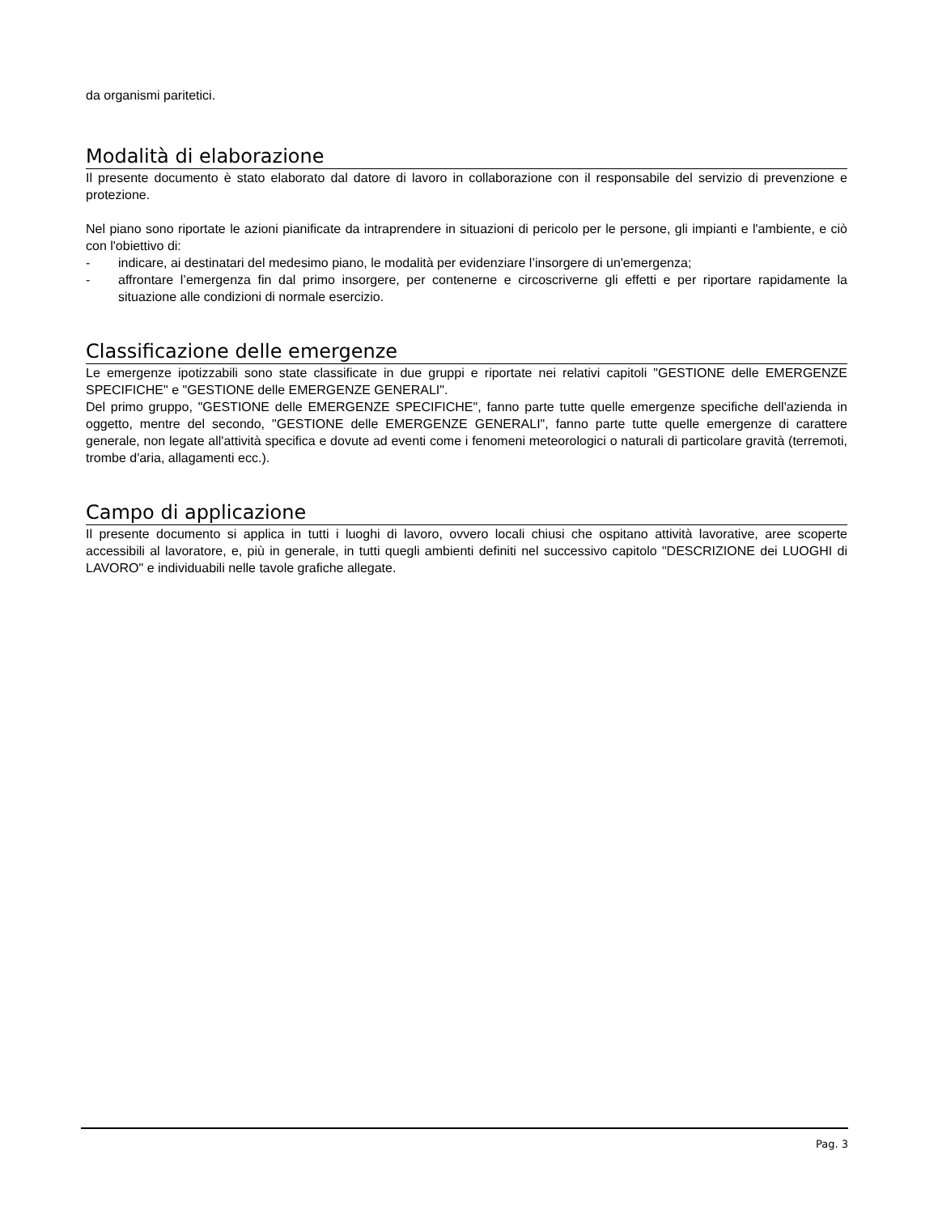da organismi paritetici.
Modalità di elaborazione
Il presente documento è stato elaborato dal datore di lavoro in collaborazione con il responsabile del servizio di prevenzione e protezione.
Nel piano sono riportate le azioni pianificate da intraprendere in situazioni di pericolo per le persone, gli impianti e l'ambiente, e ciò con l'obiettivo di:
- indicare, ai destinatari del medesimo piano, le modalità per evidenziare l’insorgere di un'emergenza;
- affrontare l’emergenza fin dal primo insorgere, per contenerne e circoscriverne gli effetti e per riportare rapidamente la situazione alle condizioni di normale esercizio.
Classificazione delle emergenze
Le emergenze ipotizzabili sono state classificate in due gruppi e riportate nei relativi capitoli "GESTIONE delle EMERGENZE SPECIFICHE" e "GESTIONE delle EMERGENZE GENERALI".
Del primo gruppo, "GESTIONE delle EMERGENZE SPECIFICHE", fanno parte tutte quelle emergenze specifiche dell'azienda in oggetto, mentre del secondo, "GESTIONE delle EMERGENZE GENERALI", fanno parte tutte quelle emergenze di carattere generale, non legate all'attività specifica e dovute ad eventi come i fenomeni meteorologici o naturali di particolare gravità (terremoti, trombe d'aria, allagamenti ecc.).
Campo di applicazione
Il presente documento si applica in tutti i luoghi di lavoro, ovvero locali chiusi che ospitano attività lavorative, aree scoperte accessibili al lavoratore, e, più in generale, in tutti quegli ambienti definiti nel successivo capitolo "DESCRIZIONE dei LUOGHI di LAVORO" e individuabili nelle tavole grafiche allegate.
Pag. 3